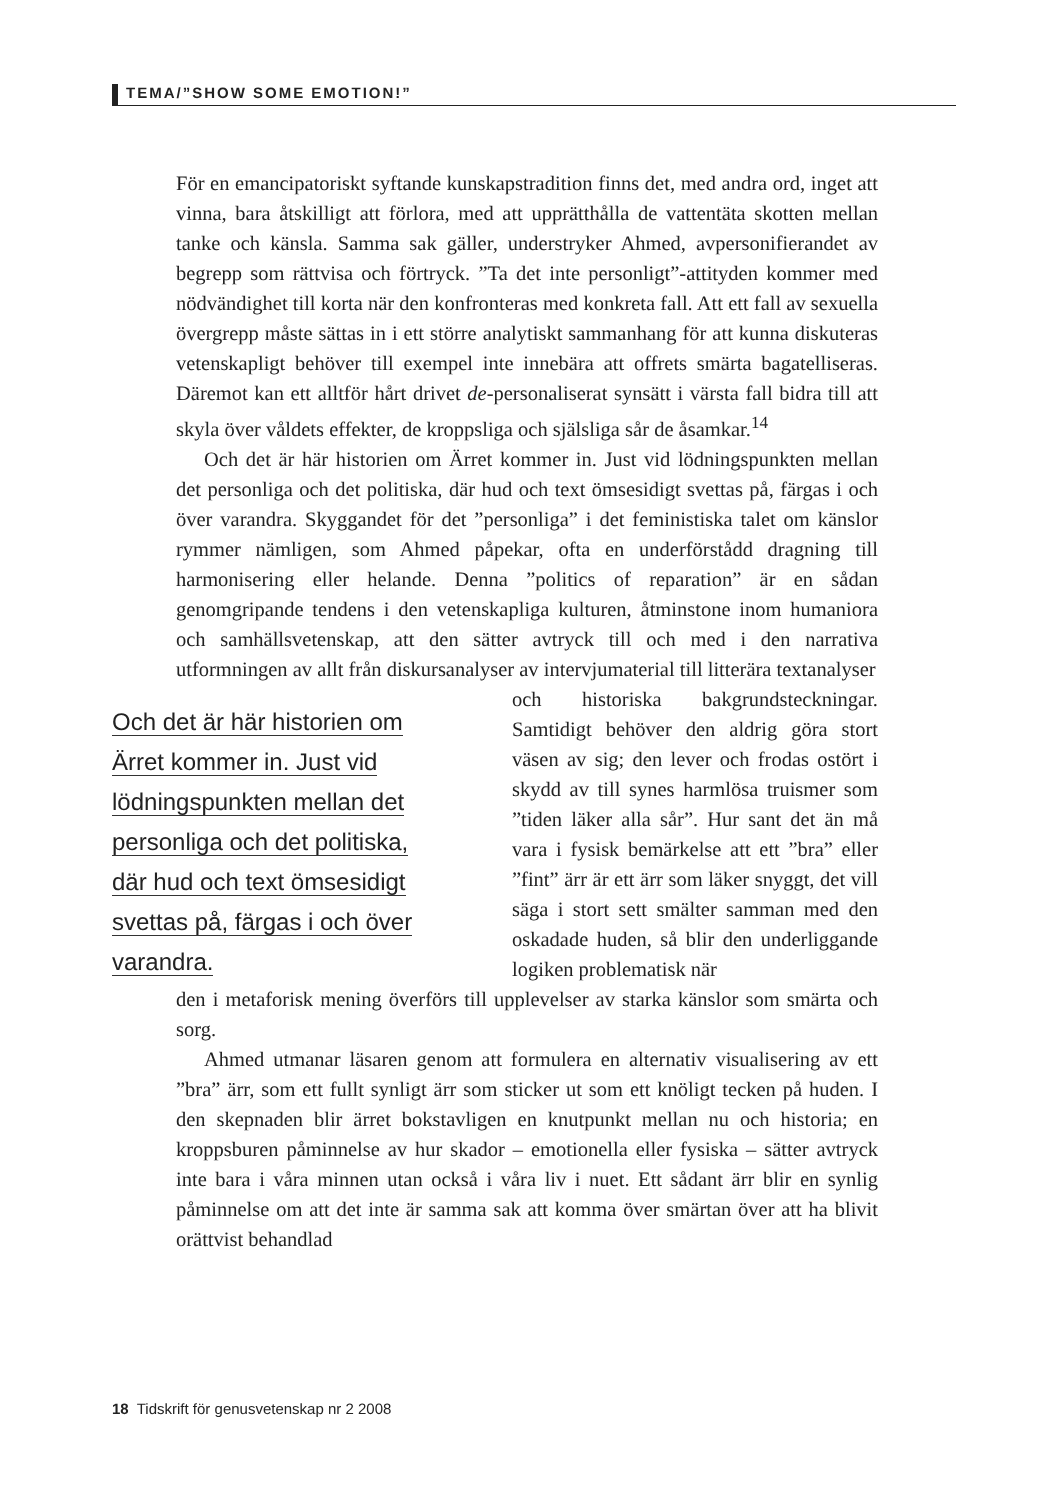TEMA/”SHOW SOME EMOTION!”
För en emancipatoriskt syftande kunskapstradition finns det, med andra ord, inget att vinna, bara åtskilligt att förlora, med att upprätthålla de vattentäta skotten mellan tanke och känsla. Samma sak gäller, understryker Ahmed, avpersonifierandet av begrepp som rättvisa och förtryck. ”Ta det inte personligt”-attityden kommer med nödvändighet till korta när den konfronteras med konkreta fall. Att ett fall av sexuella övergrepp måste sättas in i ett större analytiskt sammanhang för att kunna diskuteras vetenskapligt behöver till exempel inte innebära att offrets smärta bagatelliseras. Däremot kan ett alltför hårt drivet de-personaliserat synsätt i värsta fall bidra till att skyla över våldets effekter, de kroppsliga och själsliga sår de åsamkar.<sup>14</sup>
Och det är här historien om Ärret kommer in. Just vid lödningspunkten mellan det personliga och det politiska, där hud och text ömsesidigt svettas på, färgas i och över varandra. Skyggandet för det ”personliga” i det feministiska talet om känslor rymmer nämligen, som Ahmed påpekar, ofta en underförstådd dragning till harmonisering eller helande. Denna ”politics of reparation” är en sådan genomgripande tendens i den vetenskapliga kulturen, åtminstone inom humaniora och samhällsvetenskap, att den sätter avtryck till och med i den narrativa utformningen av allt från diskursanalyser av intervjumaterial till litterära textanalyser
Och det är här historien om
Ärret kommer in. Just vid
lödningspunkten mellan det
personliga och det politiska,
där hud och text ömsesidigt
svettas på, färgas i och över
varandra.
och historiska bakgrundsteckningar. Samtidigt behöver den aldrig göra stort väsen av sig; den lever och frodas ostört i skydd av till synes harmlösa truismer som ”tiden läker alla sår”. Hur sant det än må vara i fysisk bemärkelse att ett ”bra” eller ”fint” ärr är ett ärr som läker snyggt, det vill säga i stort sett smälter samman med den oskadade huden, så blir den underliggande logiken problematisk när
den i metaforisk mening överförs till upplevelser av starka känslor som smärta och sorg.
Ahmed utmanar läsaren genom att formulera en alternativ visualisering av ett ”bra” ärr, som ett fullt synligt ärr som sticker ut som ett knöligt tecken på huden. I den skepnaden blir ärret bokstavligen en knutpunkt mellan nu och historia; en kroppsburen påminnelse av hur skador – emotionella eller fysiska – sätter avtryck inte bara i våra minnen utan också i våra liv i nuet. Ett sådant ärr blir en synlig påminnelse om att det inte är samma sak att komma över smärtan över att ha blivit orättvist behandlad
18 Tidskrift för genusvetenskap nr 2 2008